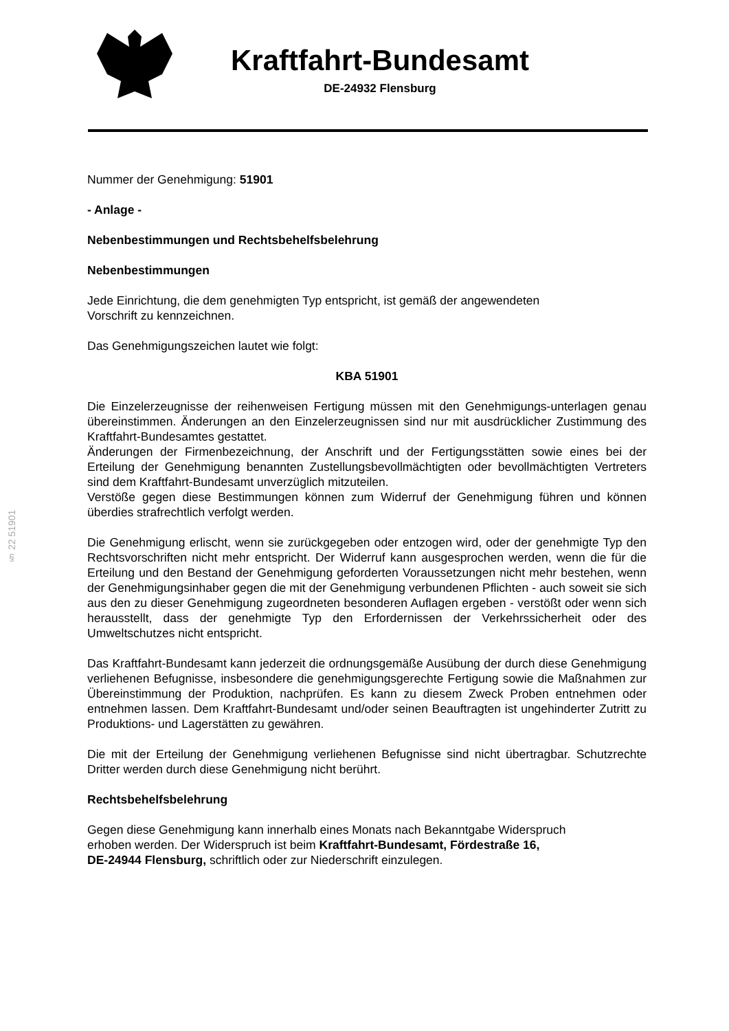Kraftfahrt-Bundesamt
DE-24932 Flensburg
§ 22 51901
Nummer der Genehmigung: 51901
- Anlage -
Nebenbestimmungen und Rechtsbehelfsbelehrung
Nebenbestimmungen
Jede Einrichtung, die dem genehmigten Typ entspricht, ist gemäß der angewendeten
Vorschrift zu kennzeichnen.
Das Genehmigungszeichen lautet wie folgt:
KBA 51901
Die Einzelerzeugnisse der reihenweisen Fertigung müssen mit den Genehmigungs-unterlagen genau übereinstimmen. Änderungen an den Einzelerzeugnissen sind nur mit ausdrücklicher Zustimmung des Kraftfahrt-Bundesamtes gestattet.
Änderungen der Firmenbezeichnung, der Anschrift und der Fertigungsstätten sowie eines bei der Erteilung der Genehmigung benannten Zustellungsbevollmächtigten oder bevollmächtigten Vertreters sind dem Kraftfahrt-Bundesamt unverzüglich mitzuteilen.
Verstöße gegen diese Bestimmungen können zum Widerruf der Genehmigung führen und können überdies strafrechtlich verfolgt werden.
Die Genehmigung erlischt, wenn sie zurückgegeben oder entzogen wird, oder der genehmigte Typ den Rechtsvorschriften nicht mehr entspricht. Der Widerruf kann ausgesprochen werden, wenn die für die Erteilung und den Bestand der Genehmigung geforderten Voraussetzungen nicht mehr bestehen, wenn der Genehmigungsinhaber gegen die mit der Genehmigung verbundenen Pflichten - auch soweit sie sich aus den zu dieser Genehmigung zugeordneten besonderen Auflagen ergeben - verstößt oder wenn sich herausstellt, dass der genehmigte Typ den Erfordernissen der Verkehrssicherheit oder des Umweltschutzes nicht entspricht.
Das Kraftfahrt-Bundesamt kann jederzeit die ordnungsgemäße Ausübung der durch diese Genehmigung verliehenen Befugnisse, insbesondere die genehmigungsgerechte Fertigung sowie die Maßnahmen zur Übereinstimmung der Produktion, nachprüfen. Es kann zu diesem Zweck Proben entnehmen oder entnehmen lassen. Dem Kraftfahrt-Bundesamt und/oder seinen Beauftragten ist ungehinderter Zutritt zu Produktions- und Lagerstätten zu gewähren.
Die mit der Erteilung der Genehmigung verliehenen Befugnisse sind nicht übertragbar. Schutzrechte Dritter werden durch diese Genehmigung nicht berührt.
Rechtsbehelfsbelehrung
Gegen diese Genehmigung kann innerhalb eines Monats nach Bekanntgabe Widerspruch
erhoben werden. Der Widerspruch ist beim Kraftfahrt-Bundesamt, Fördestraße 16,
DE-24944 Flensburg, schriftlich oder zur Niederschrift einzulegen.